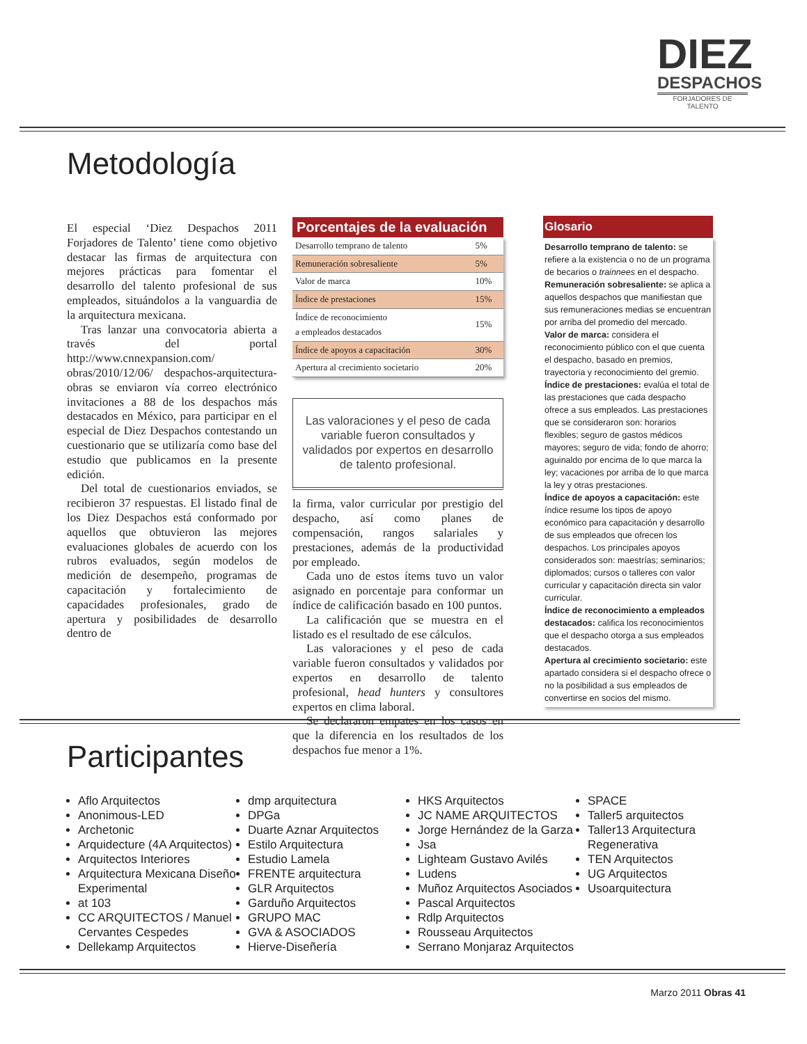DIEZ
DESPACHOS
FORJADORES DE TALENTO
Metodología
El especial ‘Diez Despachos 2011 Forjadores de Talento’ tiene como objetivo destacar las firmas de arquitectura con mejores prácticas para fomentar el desarrollo del talento profesional de sus empleados, situándolos a la vanguardia de la arquitectura mexicana.
Tras lanzar una convocatoria abierta a través del portal http://www.cnnexpansion.com/ obras/2010/12/06/ despachos-arquitectura-obras se enviaron vía correo electrónico invitaciones a 88 de los despachos más destacados en México, para participar en el especial de Diez Despachos contestando un cuestionario que se utilizaría como base del estudio que publicamos en la presente edición.
Del total de cuestionarios enviados, se recibieron 37 respuestas. El listado final de los Diez Despachos está conformado por aquellos que obtuvieron las mejores evaluaciones globales de acuerdo con los rubros evaluados, según modelos de medición de desempeño, programas de capacitación y fortalecimiento de capacidades profesionales, grado de apertura y posibilidades de desarrollo dentro de
Porcentajes de la evaluación
| Desarrollo temprano de talento | 5% |
| Remuneración sobresaliente | 5% |
| Valor de marca | 10% |
| Índice de prestaciones | 15% |
| Índice de reconocimiento a empleados destacados | 15% |
| Índice de apoyos a capacitación | 30% |
| Apertura al crecimiento societario | 20% |
Las valoraciones y el peso de cada variable fueron consultados y validados por expertos en desarrollo de talento profesional.
la firma, valor curricular por prestigio del despacho, así como planes de compensación, rangos salariales y prestaciones, además de la productividad por empleado.
Cada uno de estos ítems tuvo un valor asignado en porcentaje para conformar un índice de calificación basado en 100 puntos.
La calificación que se muestra en el listado es el resultado de ese cálculos.
Las valoraciones y el peso de cada variable fueron consultados y validados por expertos en desarrollo de talento profesional, head hunters y consultores expertos en clima laboral.
Se declararon empates en los casos en que la diferencia en los resultados de los despachos fue menor a 1%.
Glosario
Desarrollo temprano de talento: se refiere a la existencia o no de un programa de becarios o trainnees en el despacho.
Remuneración sobresaliente: se aplica a aquellos despachos que manifiestan que sus remuneraciones medias se encuentran por arriba del promedio del mercado.
Valor de marca: considera el reconocimiento público con el que cuenta el despacho, basado en premios, trayectoria y reconocimiento del gremio.
Índice de prestaciones: evalúa el total de las prestaciones que cada despacho ofrece a sus empleados. Las prestaciones que se consideraron son: horarios flexibles; seguro de gastos médicos mayores; seguro de vida; fondo de ahorro; aguinaldo por encima de lo que marca la ley; vacaciones por arriba de lo que marca la ley y otras prestaciones.
Índice de apoyos a capacitación: este índice resume los tipos de apoyo económico para capacitación y desarrollo de sus empleados que ofrecen los despachos. Los principales apoyos considerados son: maestrías; seminarios; diplomados; cursos o talleres con valor curricular y capacitación directa sin valor curricular.
Índice de reconocimiento a empleados destacados: califica los reconocimientos que el despacho otorga a sus empleados destacados.
Apertura al crecimiento societario: este apartado considera si el despacho ofrece o no la posibilidad a sus empleados de convertirse en socios del mismo.
Participantes
Aflo Arquitectos
Anonimous-LED
Archetonic
Arquidecture (4A Arquitectos)
Arquitectos Interiores
Arquitectura Mexicana Diseño Experimental
at 103
CC ARQUITECTOS / Manuel Cervantes Cespedes
Dellekamp Arquitectos
dmp arquitectura
DPGa
Duarte Aznar Arquitectos
Estilo Arquitectura
Estudio Lamela
FRENTE arquitectura
GLR Arquitectos
Garduño Arquitectos
GRUPO MAC
GVA & ASOCIADOS
Hierve-Diseñería
HKS Arquitectos
JC NAME ARQUITECTOS
Jorge Hernández de la Garza
Jsa
Lighteam Gustavo Avilés
Ludens
Muñoz Arquitectos Asociados
Pascal Arquitectos
Rdlp Arquitectos
Rousseau Arquitectos
Serrano Monjaraz Arquitectos
SPACE
Taller5 arquitectos
Taller13 Arquitectura Regenerativa
TEN Arquitectos
UG Arquitectos
Usoarquitectura
Marzo 2011 Obras 41